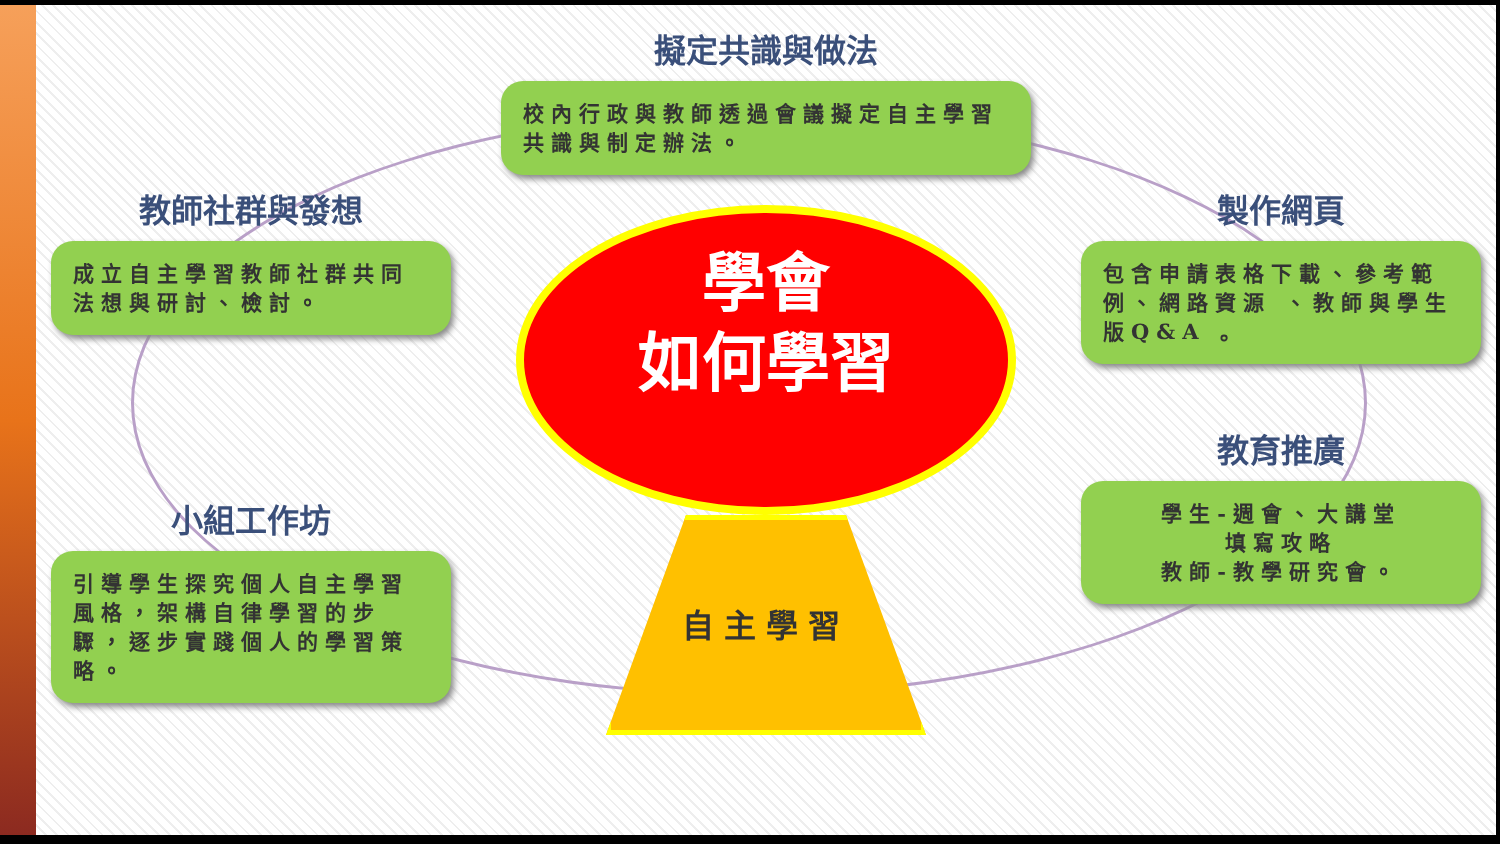教師社群與發想
成立自主學習教師社群共同法想與研討、檢討。
擬定共識與做法
校內行政與教師透過會議擬定自主學習共識與制定辦法。
學會
如何學習
自主學習
製作網頁
包含申請表格下載、參考範例、網路資源 、教師與學生版Q&A 。
小組工作坊
引導學生探究個人自主學習風格，架構自律學習的步驟，逐步實踐個人的學習策略。
教育推廣
學生-週會、大講堂
填寫攻略
教師-教學研究會。